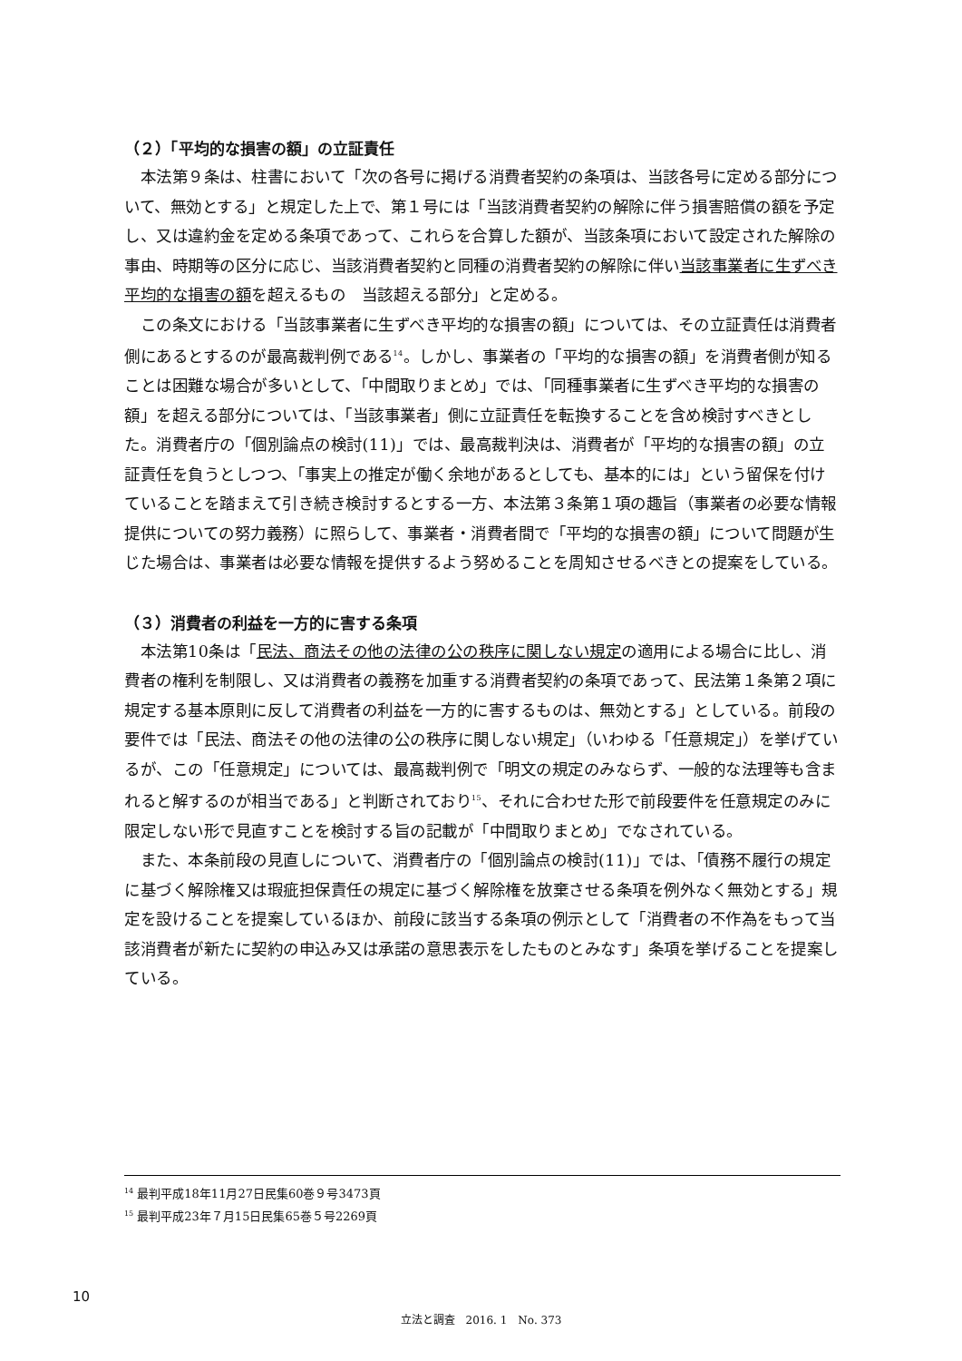（２）「平均的な損害の額」の立証責任
本法第９条は、柱書において「次の各号に掲げる消費者契約の条項は、当該各号に定める部分について、無効とする」と規定した上で、第１号には「当該消費者契約の解除に伴う損害賠償の額を予定し、又は違約金を定める条項であって、これらを合算した額が、当該条項において設定された解除の事由、時期等の区分に応じ、当該消費者契約と同種の消費者契約の解除に伴い当該事業者に生ずべき平均的な損害の額を超えるもの　当該超える部分」と定める。
この条文における「当該事業者に生ずべき平均的な損害の額」については、その立証責任は消費者側にあるとするのが最高裁判例である<sup>14</sup>。しかし、事業者の「平均的な損害の額」を消費者側が知ることは困難な場合が多いとして、「中間取りまとめ」では、「同種事業者に生ずべき平均的な損害の額」を超える部分については、「当該事業者」側に立証責任を転換することを含め検討すべきとした。消費者庁の「個別論点の検討(11)」では、最高裁判決は、消費者が「平均的な損害の額」の立証責任を負うとしつつ、「事実上の推定が働く余地があるとしても、基本的には」という留保を付けていることを踏まえて引き続き検討するとする一方、本法第３条第１項の趣旨（事業者の必要な情報提供についての努力義務）に照らして、事業者・消費者間で「平均的な損害の額」について問題が生じた場合は、事業者は必要な情報を提供するよう努めることを周知させるべきとの提案をしている。
（３）消費者の利益を一方的に害する条項
本法第10条は「民法、商法その他の法律の公の秩序に関しない規定の適用による場合に比し、消費者の権利を制限し、又は消費者の義務を加重する消費者契約の条項であって、民法第１条第２項に規定する基本原則に反して消費者の利益を一方的に害するものは、無効とする」としている。前段の要件では「民法、商法その他の法律の公の秩序に関しない規定」（いわゆる「任意規定」）を挙げているが、この「任意規定」については、最高裁判例で「明文の規定のみならず、一般的な法理等も含まれると解するのが相当である」と判断されており<sup>15</sup>、それに合わせた形で前段要件を任意規定のみに限定しない形で見直すことを検討する旨の記載が「中間取りまとめ」でなされている。
また、本条前段の見直しについて、消費者庁の「個別論点の検討(11)」では、「債務不履行の規定に基づく解除権又は瑕疵担保責任の規定に基づく解除権を放棄させる条項を例外なく無効とする」規定を設けることを提案しているほか、前段に該当する条項の例示として「消費者の不作為をもって当該消費者が新たに契約の申込み又は承諾の意思表示をしたものとみなす」条項を挙げることを提案している。
<sup>14</sup> 最判平成18年11月27日民集60巻９号3473頁
<sup>15</sup> 最判平成23年７月15日民集65巻５号2269頁
10
立法と調査　2016. 1　No. 373